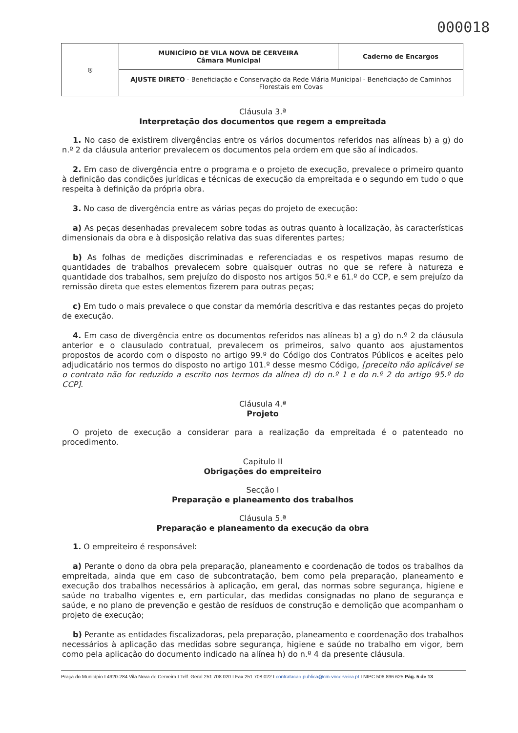000018
| ⛨ | MUNICÍPIO DE VILA NOVA DE CERVEIRA Câmara Municipal | Caderno de Encargos |
| | AJUSTE DIRETO - Beneficiação e Conservação da Rede Viária Municipal - Beneficiação de Caminhos Florestais em Covas | |
Cláusula 3.ª
Interpretação dos documentos que regem a empreitada
1. No caso de existirem divergências entre os vários documentos referidos nas alíneas b) a g) do n.º 2 da cláusula anterior prevalecem os documentos pela ordem em que são aí indicados.
2. Em caso de divergência entre o programa e o projeto de execução, prevalece o primeiro quanto à definição das condições jurídicas e técnicas de execução da empreitada e o segundo em tudo o que respeita à definição da própria obra.
3. No caso de divergência entre as várias peças do projeto de execução:
a) As peças desenhadas prevalecem sobre todas as outras quanto à localização, às características dimensionais da obra e à disposição relativa das suas diferentes partes;
b) As folhas de medições discriminadas e referenciadas e os respetivos mapas resumo de quantidades de trabalhos prevalecem sobre quaisquer outras no que se refere à natureza e quantidade dos trabalhos, sem prejuízo do disposto nos artigos 50.º e 61.º do CCP, e sem prejuízo da remissão direta que estes elementos fizerem para outras peças;
c) Em tudo o mais prevalece o que constar da memória descritiva e das restantes peças do projeto de execução.
4. Em caso de divergência entre os documentos referidos nas alíneas b) a g) do n.º 2 da cláusula anterior e o clausulado contratual, prevalecem os primeiros, salvo quanto aos ajustamentos propostos de acordo com o disposto no artigo 99.º do Código dos Contratos Públicos e aceites pelo adjudicatário nos termos do disposto no artigo 101.º desse mesmo Código, [preceito não aplicável se o contrato não for reduzido a escrito nos termos da alínea d) do n.º 1 e do n.º 2 do artigo 95.º do CCP].
Cláusula 4.ª
Projeto
O projeto de execução a considerar para a realização da empreitada é o patenteado no procedimento.
Capitulo II
Obrigações do empreiteiro
Secção I
Preparação e planeamento dos trabalhos
Cláusula 5.ª
Preparação e planeamento da execução da obra
1. O empreiteiro é responsável:
a) Perante o dono da obra pela preparação, planeamento e coordenação de todos os trabalhos da empreitada, ainda que em caso de subcontratação, bem como pela preparação, planeamento e execução dos trabalhos necessários à aplicação, em geral, das normas sobre segurança, higiene e saúde no trabalho vigentes e, em particular, das medidas consignadas no plano de segurança e saúde, e no plano de prevenção e gestão de resíduos de construção e demolição que acompanham o projeto de execução;
b) Perante as entidades fiscalizadoras, pela preparação, planeamento e coordenação dos trabalhos necessários à aplicação das medidas sobre segurança, higiene e saúde no trabalho em vigor, bem como pela aplicação do documento indicado na alínea h) do n.º 4 da presente cláusula.
Praça do Município I 4920-284 Vila Nova de Cerveira I Telf. Geral 251 708 020 I Fax 251 708 022 I contratacao.publica@cm-vncerveira.pt I NIPC 506 896 625 Pág. 5 de 13